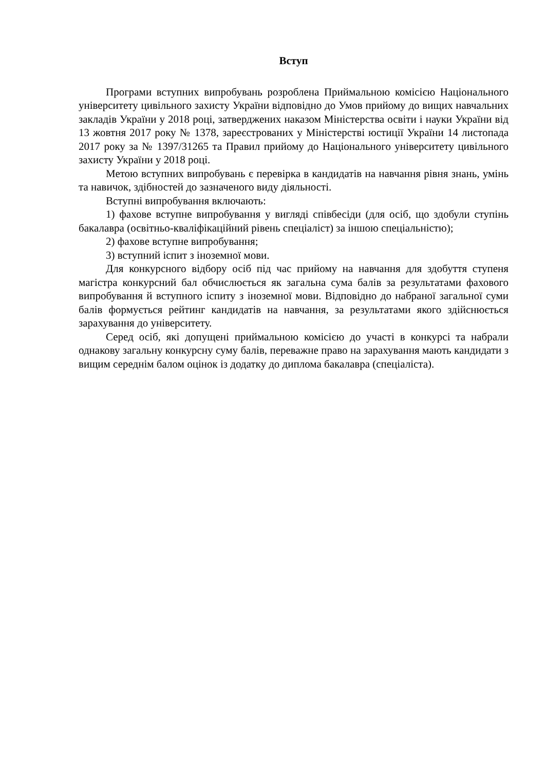Вступ
Програми вступних випробувань розроблена Приймальною комісією Національного університету цивільного захисту України відповідно до Умов прийому до вищих навчальних закладів України у 2018 році, затверджених наказом Міністерства освіти і науки України від 13 жовтня 2017 року № 1378, зареєстрованих у Міністерстві юстиції України 14 листопада 2017 року за № 1397/31265 та Правил прийому до Національного університету цивільного захисту України у 2018 році.
Метою вступних випробувань є перевірка в кандидатів на навчання рівня знань, умінь та навичок, здібностей до зазначеного виду діяльності.
Вступні випробування включають:
1) фахове вступне випробування у вигляді співбесіди (для осіб, що здобули ступінь бакалавра (освітньо-кваліфікаційний рівень спеціаліст) за іншою спеціальністю);
2) фахове вступне випробування;
3) вступний іспит з іноземної мови.
Для конкурсного відбору осіб під час прийому на навчання для здобуття ступеня магістра конкурсний бал обчислюється як загальна сума балів за результатами фахового випробування й вступного іспиту з іноземної мови. Відповідно до набраної загальної суми балів формується рейтинг кандидатів на навчання, за результатами якого здійснюється зарахування до університету.
Серед осіб, які допущені приймальною комісією до участі в конкурсі та набрали однакову загальну конкурсну суму балів, переважне право на зарахування мають кандидати з вищим середнім балом оцінок із додатку до диплома бакалавра (спеціаліста).